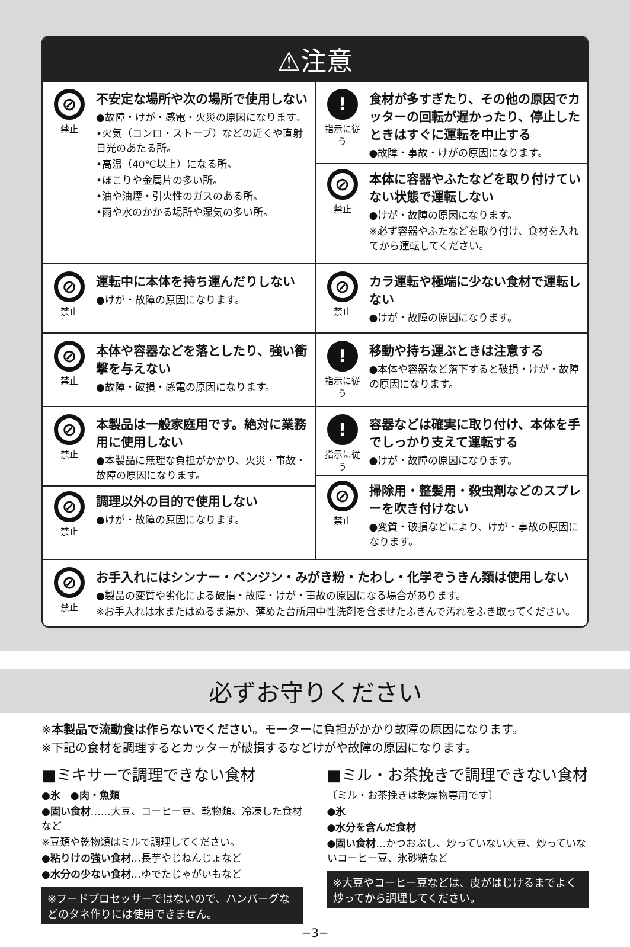⚠注意
⊘
禁止
不安定な場所や次の場所で使用しない
●故障・けが・感電・火災の原因になります。
•火気（コンロ・ストーブ）などの近くや直射日光のあたる所。
•高温（40℃以上）になる所。
•ほこりや金属片の多い所。
•油や油煙・引火性のガスのある所。
•雨や水のかかる場所や湿気の多い所。
!
指示に従う
食材が多すぎたり、その他の原因でカッターの回転が遅かったり、停止したときはすぐに運転を中止する
●故障・事故・けがの原因になります。
⊘
禁止
本体に容器やふたなどを取り付けていない状態で運転しない
●けが・故障の原因になります。
※必ず容器やふたなどを取り付け、食材を入れてから運転してください。
⊘
禁止
運転中に本体を持ち運んだりしない
●けが・故障の原因になります。
⊘
禁止
カラ運転や極端に少ない食材で運転しない
●けが・故障の原因になります。
⊘
禁止
本体や容器などを落としたり、強い衝撃を与えない
●故障・破損・感電の原因になります。
!
指示に従う
移動や持ち運ぶときは注意する
●本体や容器など落下すると破損・けが・故障の原因になります。
⊘
禁止
本製品は一般家庭用です。絶対に業務用に使用しない
●本製品に無理な負担がかかり、火災・事故・故障の原因になります。
⊘
禁止
調理以外の目的で使用しない
●けが・故障の原因になります。
!
指示に従う
容器などは確実に取り付け、本体を手でしっかり支えて運転する
●けが・故障の原因になります。
⊘
禁止
掃除用・整髪用・殺虫剤などのスプレーを吹き付けない
●変質・破損などにより、けが・事故の原因になります。
⊘
禁止
お手入れにはシンナー・ベンジン・みがき粉・たわし・化学ぞうきん類は使用しない
●製品の変質や劣化による破損・故障・けが・事故の原因になる場合があります。
※お手入れは水またはぬるま湯か、薄めた台所用中性洗剤を含ませたふきんで汚れをふき取ってください。
必ずお守りください
※本製品で流動食は作らないでください。モーターに負担がかかり故障の原因になります。
※下記の食材を調理するとカッターが破損するなどけがや故障の原因になります。
■ミキサーで調理できない食材
●氷　●肉・魚類
●固い食材……大豆、コーヒー豆、乾物類、冷凍した食材など
※豆類や乾物類はミルで調理してください。
●粘りけの強い食材…長芋やじねんじょなど
●水分の少ない食材…ゆでたじゃがいもなど
※フードプロセッサーではないので、ハンバーグなどのタネ作りには使用できません。
■ミル・お茶挽きで調理できない食材
〔ミル・お茶挽きは乾燥物専用です〕
●氷
●水分を含んだ食材
●固い食材…かつおぶし、炒っていない大豆、炒っていないコーヒー豆、氷砂糖など
※大豆やコーヒー豆などは、皮がはじけるまでよく炒ってから調理してください。
−3−